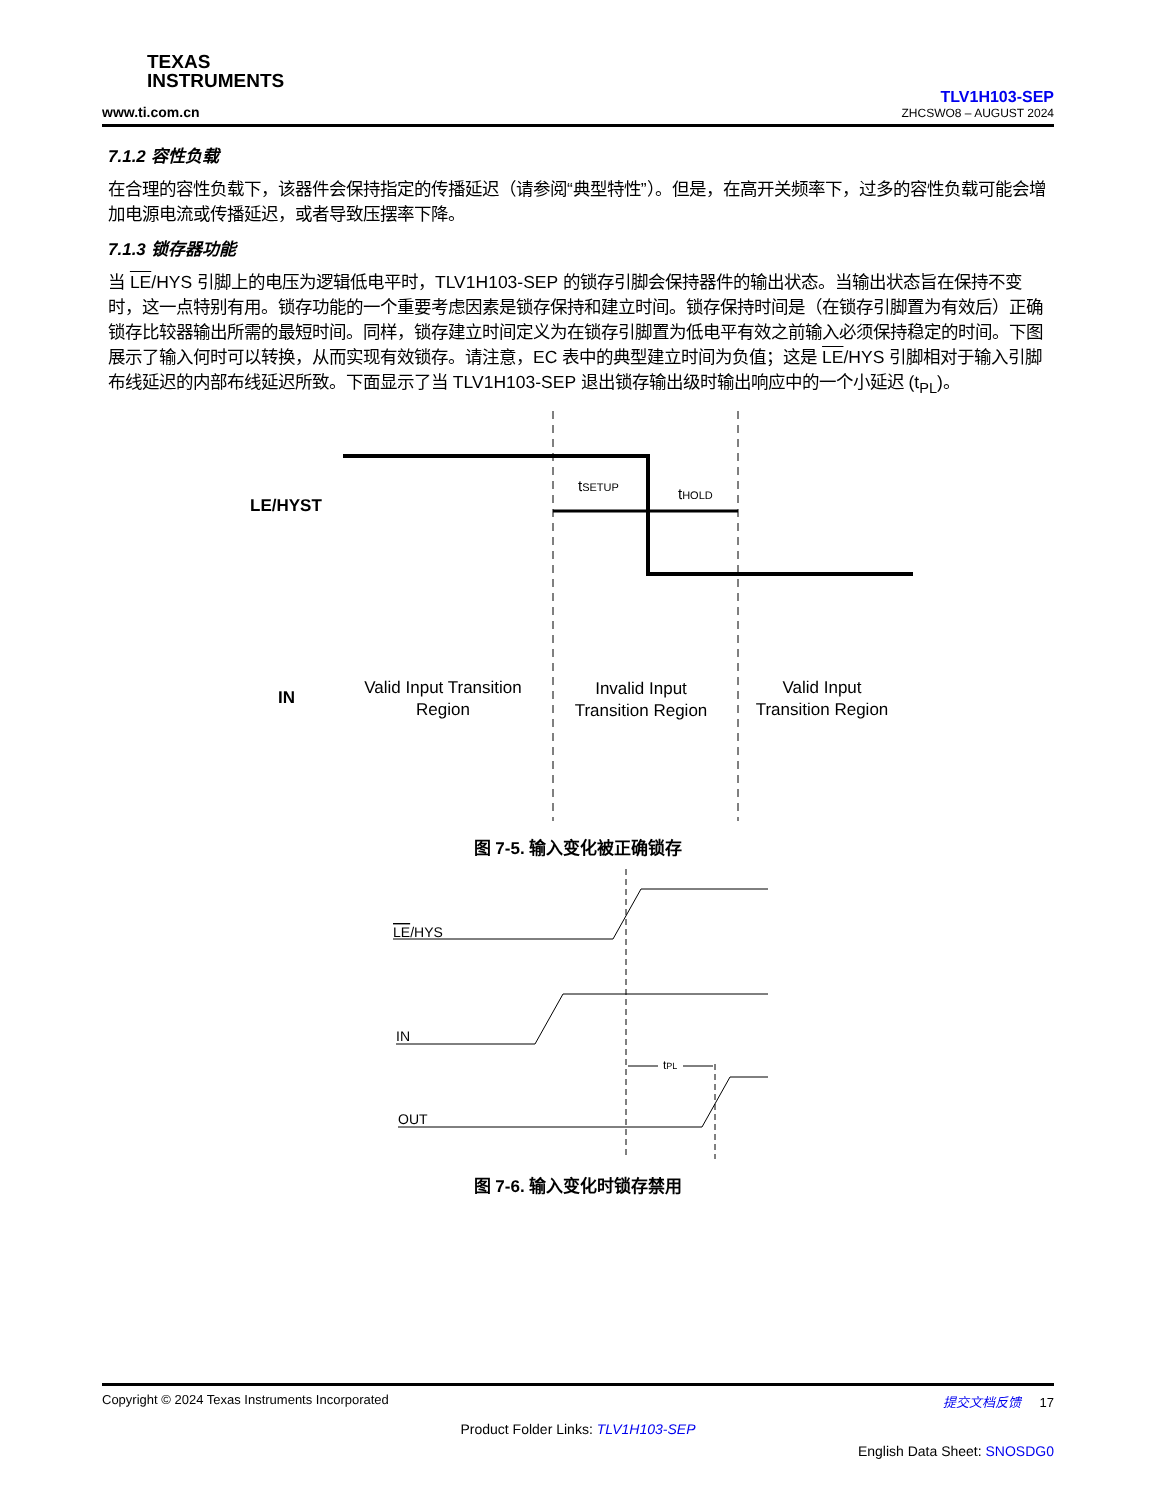TEXAS
INSTRUMENTS
www.ti.com.cn
TLV1H103-SEP
ZHCSWO8 – AUGUST 2024
7.1.2 容性负载
在合理的容性负载下，该器件会保持指定的传播延迟（请参阅“典型特性”）。但是，在高开关频率下，过多的容性负载可能会增加电源电流或传播延迟，或者导致压摆率下降。
7.1.3 锁存器功能
当 LE/HYS 引脚上的电压为逻辑低电平时，TLV1H103-SEP 的锁存引脚会保持器件的输出状态。当输出状态旨在保持不变时，这一点特别有用。锁存功能的一个重要考虑因素是锁存保持和建立时间。锁存保持时间是（在锁存引脚置为有效后）正确锁存比较器输出所需的最短时间。同样，锁存建立时间定义为在锁存引脚置为低电平有效之前输入必须保持稳定的时间。下图展示了输入何时可以转换，从而实现有效锁存。请注意，EC 表中的典型建立时间为负值；这是 LE/HYS 引脚相对于输入引脚布线延迟的内部布线延迟所致。下面显示了当 TLV1H103-SEP 退出锁存输出级时输出响应中的一个小延迟 (t<sub>PL</sub>)。
tSETUP
tHOLD
LE/HYST
IN
Valid Input Transition
Region
Invalid Input
Transition Region
Valid Input
Transition Region
图 7-5. 输入变化被正确锁存
LE/HYS
IN
OUT
tPL
图 7-6. 输入变化时锁存禁用
Copyright © 2024 Texas Instruments Incorporated 提交文档反馈 17
Product Folder Links: TLV1H103-SEP
English Data Sheet: SNOSDG0